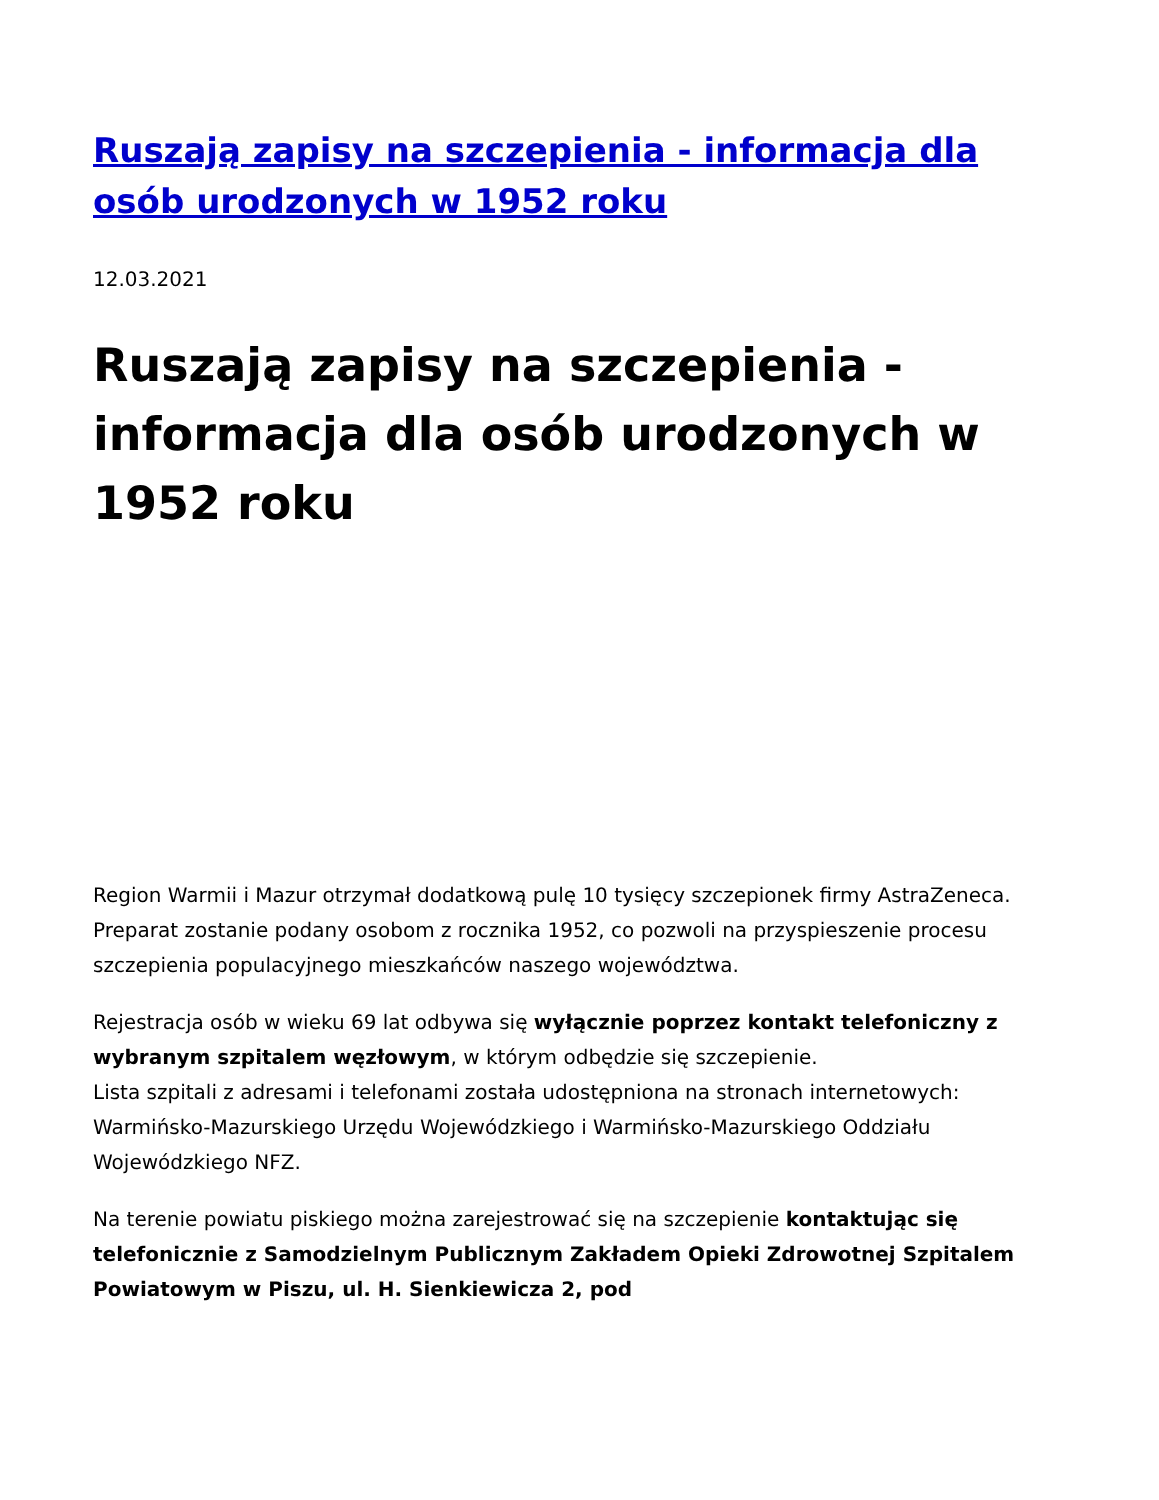Ruszają zapisy na szczepienia - informacja dla osób urodzonych w 1952 roku
12.03.2021
Ruszają zapisy na szczepienia - informacja dla osób urodzonych w 1952 roku
Region Warmii i Mazur otrzymał dodatkową pulę 10 tysięcy szczepionek firmy AstraZeneca. Preparat zostanie podany osobom z rocznika 1952, co pozwoli na przyspieszenie procesu szczepienia populacyjnego mieszkańców naszego województwa.
Rejestracja osób w wieku 69 lat odbywa się wyłącznie poprzez kontakt telefoniczny z wybranym szpitalem węzłowym, w którym odbędzie się szczepienie.
Lista szpitali z adresami i telefonami została udostępniona na stronach internetowych: Warmińsko-Mazurskiego Urzędu Wojewódzkiego i Warmińsko-Mazurskiego Oddziału Wojewódzkiego NFZ.
Na terenie powiatu piskiego można zarejestrować się na szczepienie kontaktując się telefonicznie z Samodzielnym Publicznym Zakładem Opieki Zdrowotnej Szpitalem Powiatowym w Piszu, ul. H. Sienkiewicza 2, pod